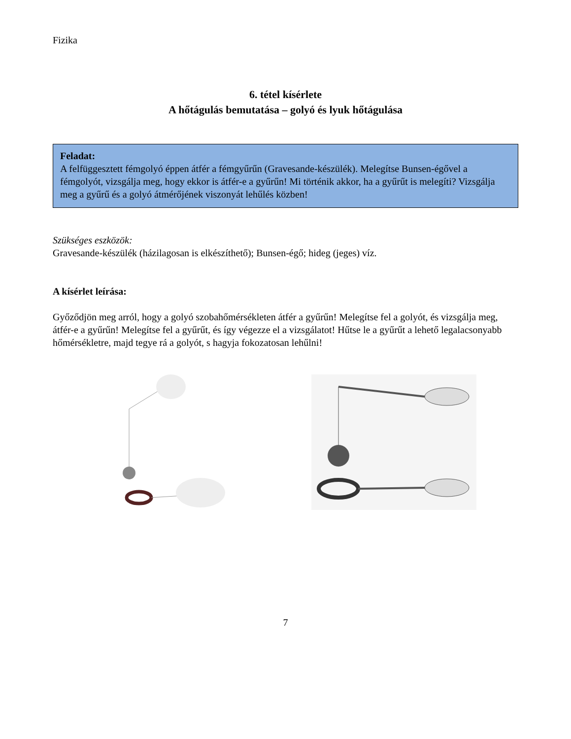Fizika
6. tétel kísérlete
A hőtágulás bemutatása – golyó és lyuk hőtágulása
Feladat:
A felfüggesztett fémgolyó éppen átfér a fémgyűrűn (Gravesande-készülék). Melegítse Bunsen-égővel a fémgolyót, vizsgálja meg, hogy ekkor is átfér-e a gyűrűn! Mi történik akkor, ha a gyűrűt is melegíti? Vizsgálja meg a gyűrű és a golyó átmérőjének viszonyát lehűlés közben!
Szükséges eszközök:
Gravesande-készülék (házilagosan is elkészíthető); Bunsen-égő; hideg (jeges) víz.
A kísérlet leírása:
Győződjön meg arról, hogy a golyó szobahőmérsékleten átfér a gyűrűn! Melegítse fel a golyót, és vizsgálja meg, átfér-e a gyűrűn! Melegítse fel a gyűrűt, és így végezze el a vizsgálatot! Hűtse le a gyűrűt a lehető legalacsonyabb hőmérsékletre, majd tegye rá a golyót, s hagyja fokozatosan lehűlni!
7